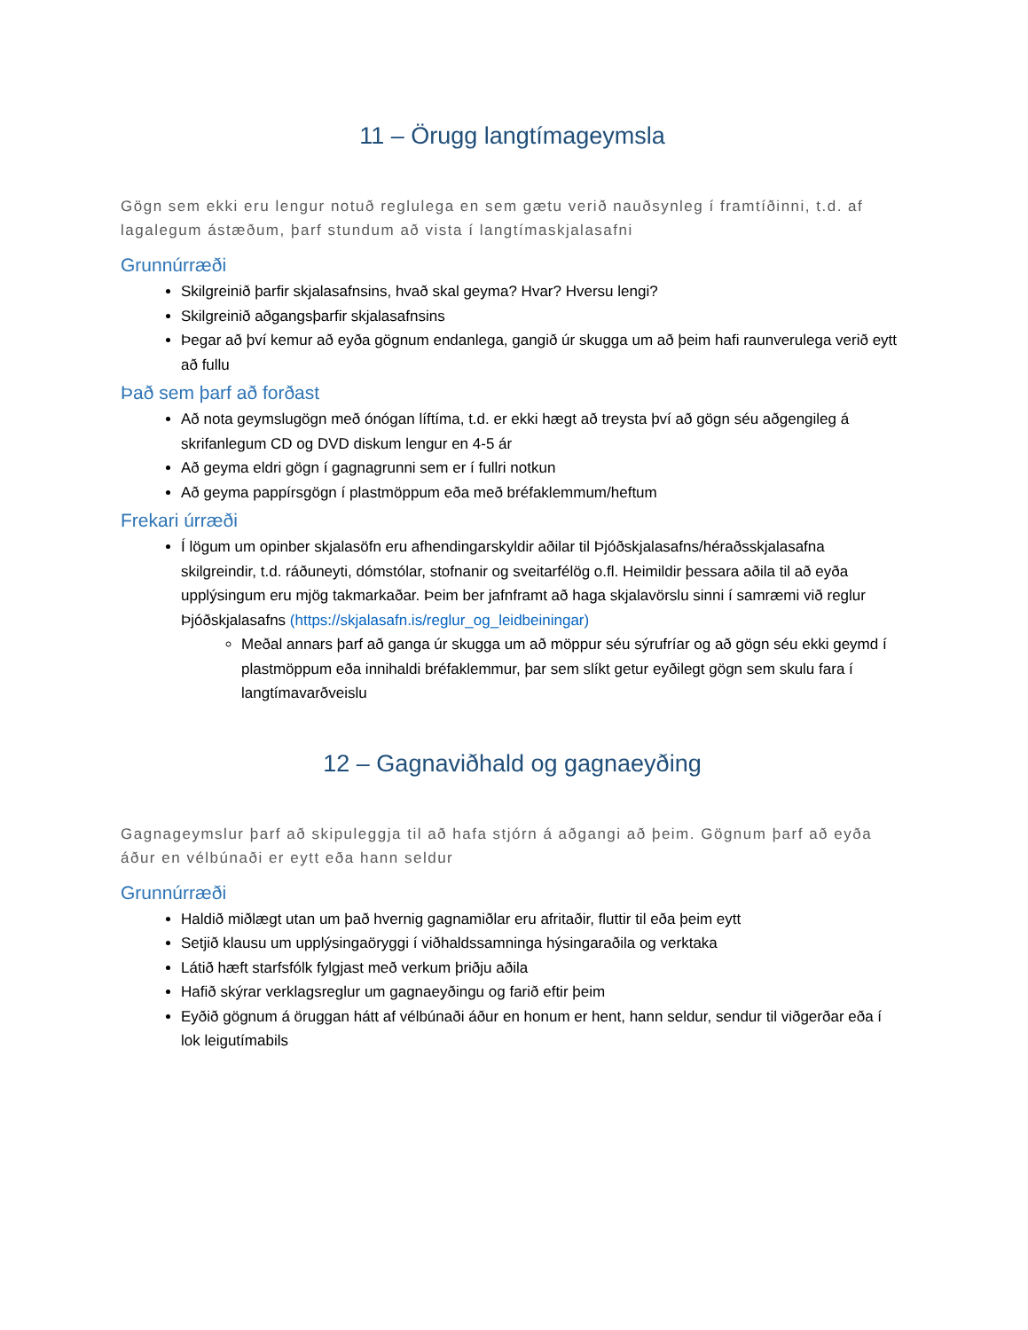11 – Örugg langtímageymsla
Gögn sem ekki eru lengur notuð reglulega en sem gætu verið nauðsynleg í framtíðinni, t.d. af lagalegum ástæðum, þarf stundum að vista í langtímaskjalasafni
Grunnúrræði
Skilgreinið þarfir skjalasafnsins, hvað skal geyma? Hvar? Hversu lengi?
Skilgreinið aðgangsþarfir skjalasafnsins
Þegar að því kemur að eyða gögnum endanlega, gangið úr skugga um að þeim hafi raunverulega verið eytt að fullu
Það sem þarf að forðast
Að nota geymslugögn með ónógan líftíma, t.d. er ekki hægt að treysta því að gögn séu aðgengileg á skrifanlegum CD og DVD diskum lengur en 4-5 ár
Að geyma eldri gögn í gagnagrunni sem er í fullri notkun
Að geyma pappírsgögn í plastmöppum eða með bréfaklemmum/heftum
Frekari úrræði
Í lögum um opinber skjalasöfn eru afhendingarskyldir aðilar til Þjóðskjalasafns/héraðsskjalasafna skilgreindir, t.d. ráðuneyti, dómstólar, stofnanir og sveitarfélög o.fl. Heimildir þessara aðila til að eyða upplýsingum eru mjög takmarkaðar. Þeim ber jafnframt að haga skjalavörslu sinni í samræmi við reglur Þjóðskjalasafns (https://skjalasafn.is/reglur_og_leidbeiningar)
Meðal annars þarf að ganga úr skugga um að möppur séu sýrufríar og að gögn séu ekki geymd í plastmöppum eða innihaldi bréfaklemmur, þar sem slíkt getur eyðilegt gögn sem skulu fara í langtímavarðveislu
12 – Gagnaviðhald og gagnaeyðing
Gagnageymslur þarf að skipuleggja til að hafa stjórn á aðgangi að þeim. Gögnum þarf að eyða áður en vélbúnaði er eytt eða hann seldur
Grunnúrræði
Haldið miðlægt utan um það hvernig gagnamiðlar eru afritaðir, fluttir til eða þeim eytt
Setjið klausu um upplýsingaöryggi í viðhaldssamninga hýsingaraðila og verktaka
Látið hæft starfsfólk fylgjast með verkum þriðju aðila
Hafið skýrar verklagsreglur um gagnaeyðingu og farið eftir þeim
Eyðið gögnum á öruggan hátt af vélbúnaði áður en honum er hent, hann seldur, sendur til viðgerðar eða í lok leigutímabils